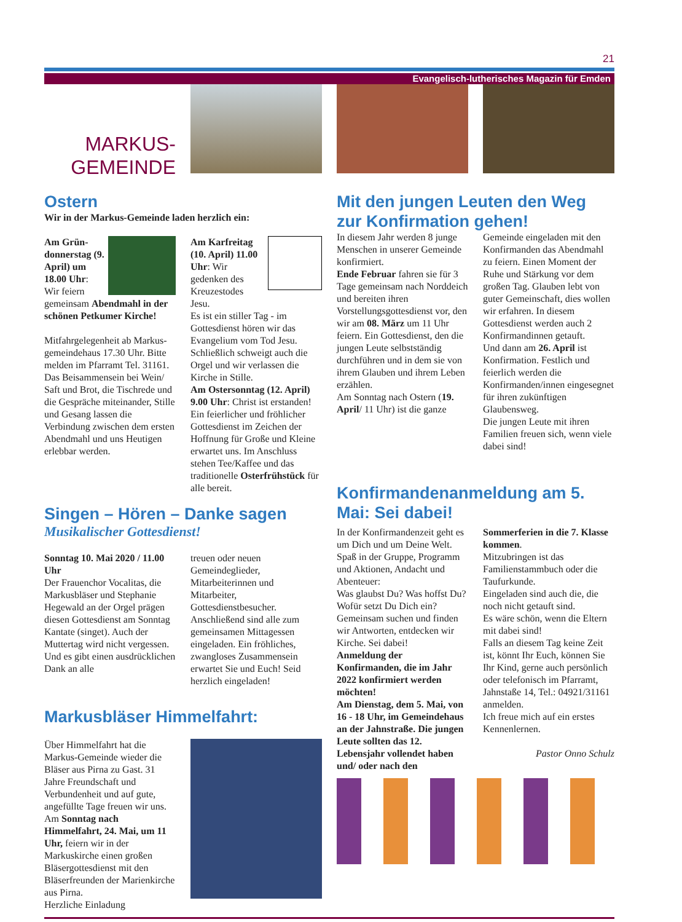21
Evangelisch-lutherisches Magazin für Emden
MARKUS-
GEMEINDE
Ostern
Wir in der Markus-Gemeinde laden herzlich ein:
Am Grün­donnerstag (9. April) um 18.00 Uhr: Wir feiern gemeinsam Abendmahl in der schönen Petkumer Kirche!
Mitfahrgelegenheit ab Markus­gemeindehaus 17.30 Uhr. Bitte melden im Pfarramt Tel. 31161. Das Beisammensein bei Wein/ Saft und Brot, die Tischrede und die Gespräche miteinander, Stille und Gesang lassen die Verbindung zwischen dem ersten Abendmahl und uns Heutigen erlebbar werden.
Am Karfreitag (10. April) 11.00 Uhr: Wir gedenken des Kreuzestodes Jesu.
Es ist ein stiller Tag - im Gottesdienst hören wir das Evangelium vom Tod Jesu. Schließlich schweigt auch die Orgel und wir verlassen die Kirche in Stille.
Am Ostersonntag (12. April) 9.00 Uhr: Christ ist erstanden! Ein feierlicher und fröhlicher Gottesdienst im Zeichen der Hoffnung für Große und Kleine erwartet uns. Im Anschluss stehen Tee/Kaffee und das traditionelle Osterfrühstück für alle bereit.
Singen – Hören – Danke sagen
Musikalischer Gottesdienst!
Sonntag 10. Mai 2020 / 11.00 Uhr
Der Frauenchor Vocalitas, die Markusbläser und Stephanie Hegewald an der Orgel prägen diesen Gottesdienst am Sonntag Kantate (singet). Auch der Muttertag wird nicht vergessen. Und es gibt einen ausdrücklichen Dank an alle
treuen oder neuen Gemeindeglieder, Mitarbeiterinnen und Mitarbeiter, Gottesdienstbesucher. Anschließend sind alle zum gemeinsamen Mittagessen eingeladen. Ein fröhliches, zwangloses Zusammensein erwartet Sie und Euch! Seid herzlich eingeladen!
Markusbläser Himmelfahrt:
Über Himmelfahrt hat die Markus-Gemeinde wieder die Bläser aus Pirna zu Gast. 31 Jahre Freundschaft und Verbundenheit und auf gute, angefüllte Tage freuen wir uns. Am Sonntag nach Himmelfahrt, 24. Mai, um 11 Uhr, feiern wir in der Markuskirche einen großen Bläsergottesdienst mit den Bläserfreunden der Marienkirche aus Pirna.
Herzliche Einladung
Mit den jungen Leuten den Weg zur Konfirmation gehen!
In diesem Jahr werden 8 junge Menschen in unserer Gemeinde konfirmiert.
Ende Februar fahren sie für 3 Tage gemeinsam nach Norddeich und bereiten ihren Vorstellungsgottesdienst vor, den wir am 08. März um 11 Uhr feiern. Ein Gottesdienst, den die jungen Leute selbstständig durchführen und in dem sie von ihrem Glauben und ihrem Leben erzählen.
Am Sonntag nach Ostern (19. April/ 11 Uhr) ist die ganze
Gemeinde eingeladen mit den Konfirmanden das Abendmahl zu feiern. Einen Moment der Ruhe und Stärkung vor dem großen Tag. Glauben lebt von guter Gemeinschaft, dies wollen wir erfahren. In diesem Gottesdienst werden auch 2 Konfirmandinnen getauft.
Und dann am 26. April ist Konfirmation. Festlich und feierlich werden die Konfirmanden/innen eingesegnet für ihren zukünftigen Glaubensweg.
Die jungen Leute mit ihren Familien freuen sich, wenn viele dabei sind!
Konfirmandenanmeldung am 5. Mai: Sei dabei!
In der Konfirmandenzeit geht es um Dich und um Deine Welt. Spaß in der Gruppe, Programm und Aktionen, Andacht und Abenteuer:
Was glaubst Du? Was hoffst Du? Wofür setzt Du Dich ein? Gemeinsam suchen und finden wir Antworten, entdecken wir Kirche. Sei dabei!
Anmeldung der Konfirmanden, die im Jahr 2022 konfirmiert werden möchten!
Am Dienstag, dem 5. Mai, von 16 - 18 Uhr, im Gemeindehaus an der Jahnstraße. Die jungen Leute sollten das 12. Lebensjahr vollendet haben und/ oder nach den
Sommerferien in die 7. Klasse kommen.
Mitzubringen ist das Familienstammbuch oder die Taufurkunde.
Eingeladen sind auch die, die noch nicht getauft sind.
Es wäre schön, wenn die Eltern mit dabei sind!
Falls an diesem Tag keine Zeit ist, könnt Ihr Euch, können Sie Ihr Kind, gerne auch persönlich oder telefonisch im Pfarramt, Jahnstaße 14, Tel.: 04921/31161 anmelden.
Ich freue mich auf ein erstes Kennenlernen.
Pastor Onno Schulz